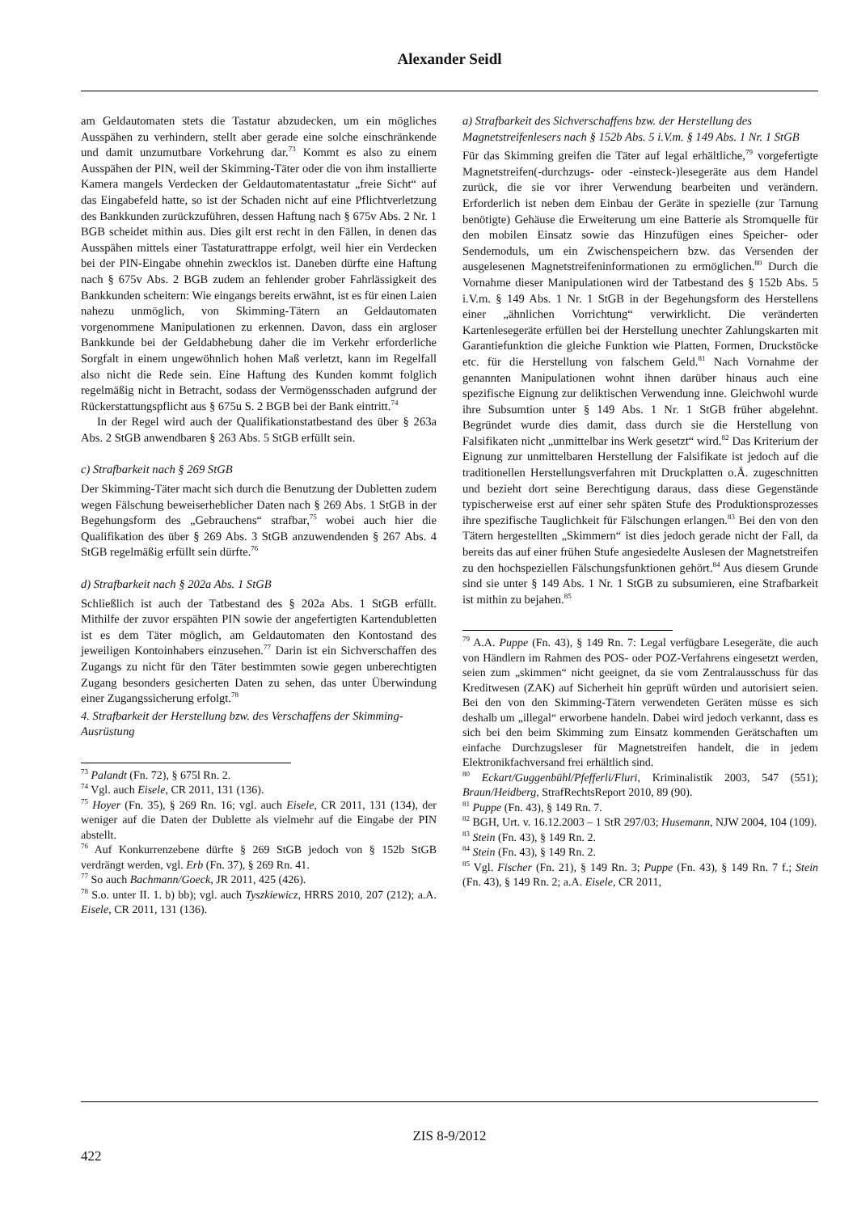Alexander Seidl
am Geldautomaten stets die Tastatur abzudecken, um ein mögliches Ausspähen zu verhindern, stellt aber gerade eine solche einschränkende und damit unzumutbare Vorkehrung dar.<sup>73</sup> Kommt es also zu einem Ausspähen der PIN, weil der Skimming-Täter oder die von ihm installierte Kamera mangels Verdecken der Geldautomatentastatur „freie Sicht“ auf das Eingabefeld hatte, so ist der Schaden nicht auf eine Pflichtverletzung des Bankkunden zurückzuführen, dessen Haftung nach § 675v Abs. 2 Nr. 1 BGB scheidet mithin aus. Dies gilt erst recht in den Fällen, in denen das Ausspähen mittels einer Tastaturattrappe erfolgt, weil hier ein Verdecken bei der PIN-Eingabe ohnehin zwecklos ist. Daneben dürfte eine Haftung nach § 675v Abs. 2 BGB zudem an fehlender grober Fahrlässigkeit des Bankkunden scheitern: Wie eingangs bereits erwähnt, ist es für einen Laien nahezu unmöglich, von Skimming-Tätern an Geldautomaten vorgenommene Manipulationen zu erkennen. Davon, dass ein argloser Bankkunde bei der Geldabhebung daher die im Verkehr erforderliche Sorgfalt in einem ungewöhnlich hohen Maß verletzt, kann im Regelfall also nicht die Rede sein. Eine Haftung des Kunden kommt folglich regelmäßig nicht in Betracht, sodass der Vermögensschaden aufgrund der Rückerstattungspflicht aus § 675u S. 2 BGB bei der Bank eintritt.<sup>74</sup>
In der Regel wird auch der Qualifikationstatbestand des über § 263a Abs. 2 StGB anwendbaren § 263 Abs. 5 StGB erfüllt sein.
c) Strafbarkeit nach § 269 StGB
Der Skimming-Täter macht sich durch die Benutzung der Dubletten zudem wegen Fälschung beweiserheblicher Daten nach § 269 Abs. 1 StGB in der Begehungsform des „Gebrauchens“ strafbar,<sup>75</sup> wobei auch hier die Qualifikation des über § 269 Abs. 3 StGB anzuwendenden § 267 Abs. 4 StGB regelmäßig erfüllt sein dürfte.<sup>76</sup>
d) Strafbarkeit nach § 202a Abs. 1 StGB
Schließlich ist auch der Tatbestand des § 202a Abs. 1 StGB erfüllt. Mithilfe der zuvor erspähten PIN sowie der angefertigten Kartendubletten ist es dem Täter möglich, am Geldautomaten den Kontostand des jeweiligen Kontoinhabers einzusehen.<sup>77</sup> Darin ist ein Sichverschaffen des Zugangs zu nicht für den Täter bestimmten sowie gegen unberechtigten Zugang besonders gesicherten Daten zu sehen, das unter Überwindung einer Zugangssicherung erfolgt.<sup>78</sup>
4. Strafbarkeit der Herstellung bzw. des Verschaffens der Skimming-Ausrüstung
<sup>73</sup> Palandt (Fn. 72), § 675l Rn. 2.
<sup>74</sup> Vgl. auch Eisele, CR 2011, 131 (136).
<sup>75</sup> Hoyer (Fn. 35), § 269 Rn. 16; vgl. auch Eisele, CR 2011, 131 (134), der weniger auf die Daten der Dublette als vielmehr auf die Eingabe der PIN abstellt.
<sup>76</sup> Auf Konkurrenzebene dürfte § 269 StGB jedoch von § 152b StGB verdrängt werden, vgl. Erb (Fn. 37), § 269 Rn. 41.
<sup>77</sup> So auch Bachmann/Goeck, JR 2011, 425 (426).
<sup>78</sup> S.o. unter II. 1. b) bb); vgl. auch Tyszkiewicz, HRRS 2010, 207 (212); a.A. Eisele, CR 2011, 131 (136).
a) Strafbarkeit des Sichverschaffens bzw. der Herstellung des Magnetstreifenlesers nach § 152b Abs. 5 i.V.m. § 149 Abs. 1 Nr. 1 StGB
Für das Skimming greifen die Täter auf legal erhältliche,<sup>79</sup> vorgefertigte Magnetstreifen(-durchzugs- oder -einsteck-)lesegeräte aus dem Handel zurück, die sie vor ihrer Verwendung bearbeiten und verändern. Erforderlich ist neben dem Einbau der Geräte in spezielle (zur Tarnung benötigte) Gehäuse die Erweiterung um eine Batterie als Stromquelle für den mobilen Einsatz sowie das Hinzufügen eines Speicher- oder Sendemoduls, um ein Zwischenspeichern bzw. das Versenden der ausgelesenen Magnetstreifeninformationen zu ermöglichen.<sup>80</sup> Durch die Vornahme dieser Manipulationen wird der Tatbestand des § 152b Abs. 5 i.V.m. § 149 Abs. 1 Nr. 1 StGB in der Begehungsform des Herstellens einer „ähnlichen Vorrichtung“ verwirklicht. Die veränderten Kartenlesegeräte erfüllen bei der Herstellung unechter Zahlungskarten mit Garantiefunktion die gleiche Funktion wie Platten, Formen, Druckstöcke etc. für die Herstellung von falschem Geld.<sup>81</sup> Nach Vornahme der genannten Manipulationen wohnt ihnen darüber hinaus auch eine spezifische Eignung zur deliktischen Verwendung inne. Gleichwohl wurde ihre Subsumtion unter § 149 Abs. 1 Nr. 1 StGB früher abgelehnt. Begründet wurde dies damit, dass durch sie die Herstellung von Falsifikaten nicht „unmittelbar ins Werk gesetzt“ wird.<sup>82</sup> Das Kriterium der Eignung zur unmittelbaren Herstellung der Falsifikate ist jedoch auf die traditionellen Herstellungsverfahren mit Druckplatten o.Ä. zugeschnitten und bezieht dort seine Berechtigung daraus, dass diese Gegenstände typischerweise erst auf einer sehr späten Stufe des Produktionsprozesses ihre spezifische Tauglichkeit für Fälschungen erlangen.<sup>83</sup> Bei den von den Tätern hergestellten „Skimmern“ ist dies jedoch gerade nicht der Fall, da bereits das auf einer frühen Stufe angesiedelte Auslesen der Magnetstreifen zu den hochspeziellen Fälschungsfunktionen gehört.<sup>84</sup> Aus diesem Grunde sind sie unter § 149 Abs. 1 Nr. 1 StGB zu subsumieren, eine Strafbarkeit ist mithin zu bejahen.<sup>85</sup>
<sup>79</sup> A.A. Puppe (Fn. 43), § 149 Rn. 7: Legal verfügbare Lesegeräte, die auch von Händlern im Rahmen des POS- oder POZ-Verfahrens eingesetzt werden, seien zum „skimmen“ nicht geeignet, da sie vom Zentralausschuss für das Kreditwesen (ZAK) auf Sicherheit hin geprüft würden und autorisiert seien. Bei den von den Skimming-Tätern verwendeten Geräten müsse es sich deshalb um „illegal“ erworbene handeln. Dabei wird jedoch verkannt, dass es sich bei den beim Skimming zum Einsatz kommenden Gerätschaften um einfache Durchzugsleser für Magnetstreifen handelt, die in jedem Elektronikfachversand frei erhältlich sind.
<sup>80</sup> Eckart/Guggenbühl/Pfefferli/Fluri, Kriminalistik 2003, 547 (551); Braun/Heidberg, StrafRechtsReport 2010, 89 (90).
<sup>81</sup> Puppe (Fn. 43), § 149 Rn. 7.
<sup>82</sup> BGH, Urt. v. 16.12.2003 – 1 StR 297/03; Husemann, NJW 2004, 104 (109).
<sup>83</sup> Stein (Fn. 43), § 149 Rn. 2.
<sup>84</sup> Stein (Fn. 43), § 149 Rn. 2.
<sup>85</sup> Vgl. Fischer (Fn. 21), § 149 Rn. 3; Puppe (Fn. 43), § 149 Rn. 7 f.; Stein (Fn. 43), § 149 Rn. 2; a.A. Eisele, CR 2011,
ZIS 8-9/2012
422